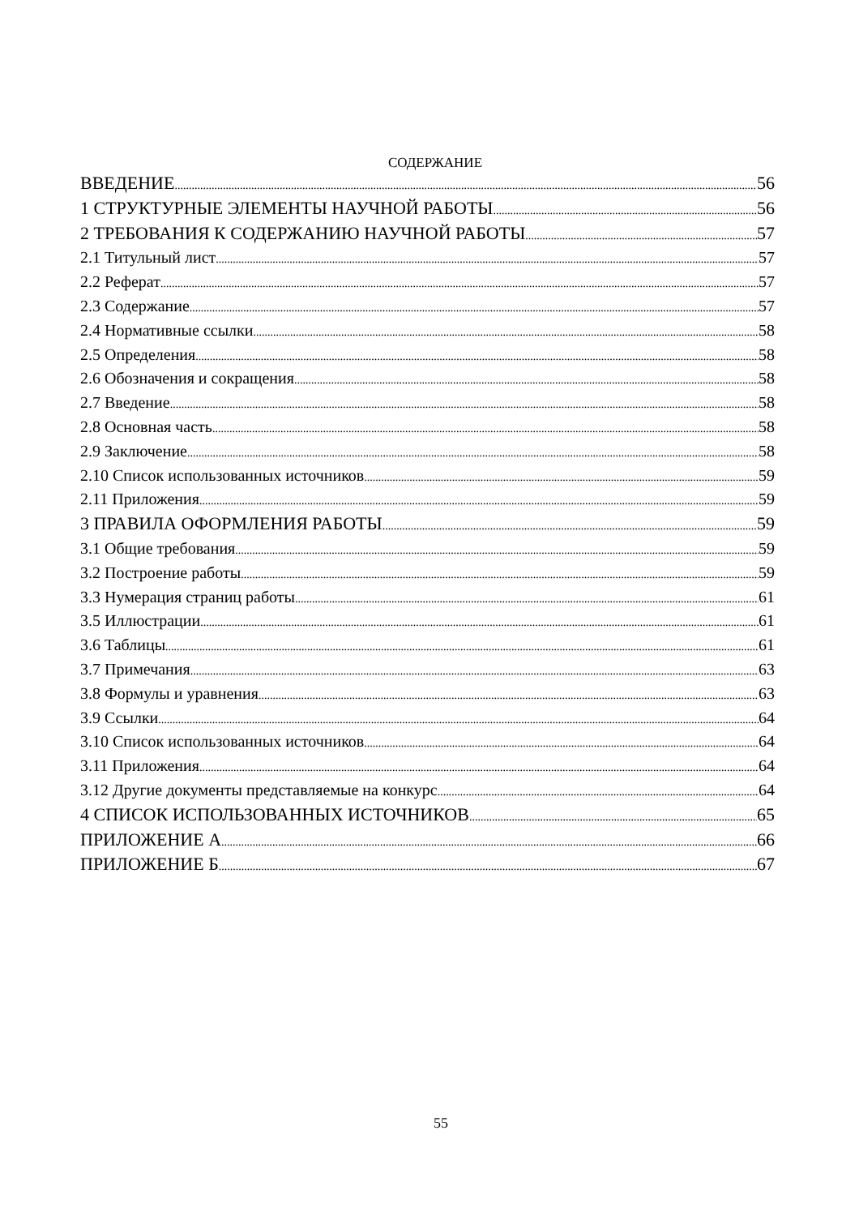СОДЕРЖАНИЕ
ВВЕДЕНИЕ 56
1 СТРУКТУРНЫЕ ЭЛЕМЕНТЫ НАУЧНОЙ РАБОТЫ 56
2 ТРЕБОВАНИЯ К СОДЕРЖАНИЮ НАУЧНОЙ РАБОТЫ 57
2.1 Титульный лист 57
2.2 Реферат 57
2.3 Содержание 57
2.4 Нормативные ссылки 58
2.5 Определения 58
2.6 Обозначения и сокращения 58
2.7 Введение 58
2.8 Основная часть 58
2.9 Заключение 58
2.10 Список использованных источников 59
2.11 Приложения 59
3 ПРАВИЛА ОФОРМЛЕНИЯ РАБОТЫ 59
3.1 Общие требования 59
3.2 Построение работы 59
3.3 Нумерация страниц работы 61
3.5 Иллюстрации 61
3.6 Таблицы 61
3.7 Примечания 63
3.8 Формулы и уравнения 63
3.9 Ссылки 64
3.10 Список использованных источников 64
3.11 Приложения 64
3.12 Другие документы представляемые на конкурс 64
4 СПИСОК ИСПОЛЬЗОВАННЫХ ИСТОЧНИКОВ 65
ПРИЛОЖЕНИЕ А 66
ПРИЛОЖЕНИЕ Б 67
55